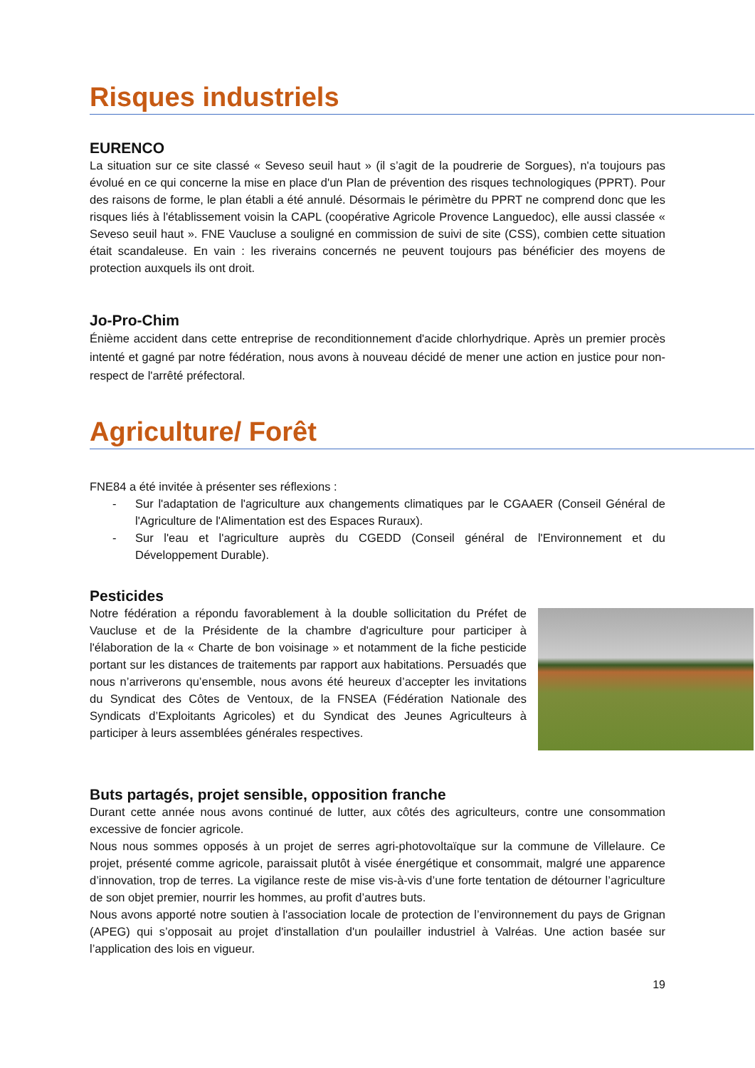Risques industriels
EURENCO
La situation sur ce site classé « Seveso seuil haut » (il s’agit de la poudrerie de Sorgues), n'a toujours pas évolué en ce qui concerne la mise en place d'un Plan de prévention des risques technologiques (PPRT). Pour des raisons de forme, le plan établi a été annulé. Désormais le périmètre du PPRT ne comprend donc que les risques liés à l'établissement voisin la CAPL (coopérative Agricole Provence Languedoc), elle aussi classée « Seveso seuil haut ». FNE Vaucluse a souligné en commission de suivi de site (CSS), combien cette situation était scandaleuse. En vain : les riverains concernés ne peuvent toujours pas bénéficier des moyens de protection auxquels ils ont droit.
Jo-Pro-Chim
Énième accident dans cette entreprise de reconditionnement d'acide chlorhydrique. Après un premier procès intenté et gagné par notre fédération, nous avons à nouveau décidé de mener une action en justice pour non-respect de l'arrêté préfectoral.
Agriculture/ Forêt
FNE84 a été invitée à présenter ses réflexions :
- Sur l'adaptation de l'agriculture aux changements climatiques par le CGAAER (Conseil Général de l'Agriculture de l'Alimentation est des Espaces Ruraux).
- Sur l'eau et l'agriculture auprès du CGEDD (Conseil général de l'Environnement et du Développement Durable).
Pesticides
Notre fédération a répondu favorablement à la double sollicitation du Préfet de Vaucluse et de la Présidente de la chambre d'agriculture pour participer à l'élaboration de la « Charte de bon voisinage » et notamment de la fiche pesticide portant sur les distances de traitements par rapport aux habitations. Persuadés que nous n’arriverons qu’ensemble, nous avons été heureux d’accepter les invitations du Syndicat des Côtes de Ventoux, de la FNSEA (Fédération Nationale des Syndicats d’Exploitants Agricoles) et du Syndicat des Jeunes Agriculteurs à participer à leurs assemblées générales respectives.
Buts partagés, projet sensible, opposition franche
Durant cette année nous avons continué de lutter, aux côtés des agriculteurs, contre une consommation excessive de foncier agricole.
Nous nous sommes opposés à un projet de serres agri-photovoltaïque sur la commune de Villelaure. Ce projet, présenté comme agricole, paraissait plutôt à visée énergétique et consommait, malgré une apparence d’innovation, trop de terres. La vigilance reste de mise vis-à-vis d’une forte tentation de détourner l’agriculture de son objet premier, nourrir les hommes, au profit d’autres buts.
Nous avons apporté notre soutien à l'association locale de protection de l’environnement du pays de Grignan (APEG) qui s’opposait au projet d'installation d'un poulailler industriel à Valréas. Une action basée sur l’application des lois en vigueur.
19